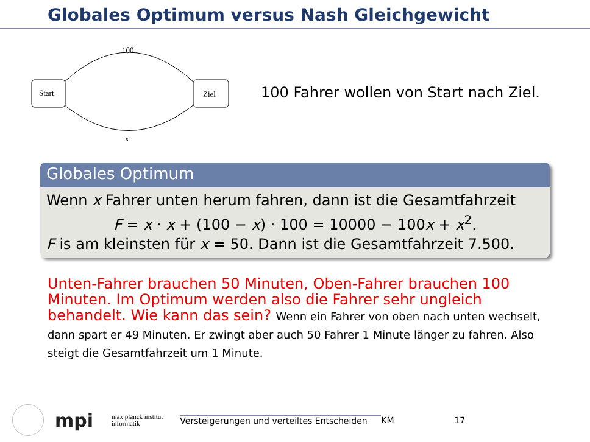Globales Optimum versus Nash Gleichgewicht
Start
Ziel
100
x
100 Fahrer wollen von Start nach Ziel.
Globales Optimum
Wenn x Fahrer unten herum fahren, dann ist die Gesamtfahrzeit
F = x · x + (100 − x) · 100 = 10000 − 100x + x<sup>2</sup>.
F is am kleinsten für x = 50. Dann ist die Gesamtfahrzeit 7.500.
Unten-Fahrer brauchen 50 Minuten, Oben-Fahrer brauchen 100 Minuten. Im Optimum werden also die Fahrer sehr ungleich behandelt. Wie kann das sein? Wenn ein Fahrer von oben nach unten wechselt, dann spart er 49 Minuten. Er zwingt aber auch 50 Fahrer 1 Minute länger zu fahren. Also steigt die Gesamtfahrzeit um 1 Minute.
mpi
max planck institut
informatik
Versteigerungen und verteiltes Entscheiden
KM 17